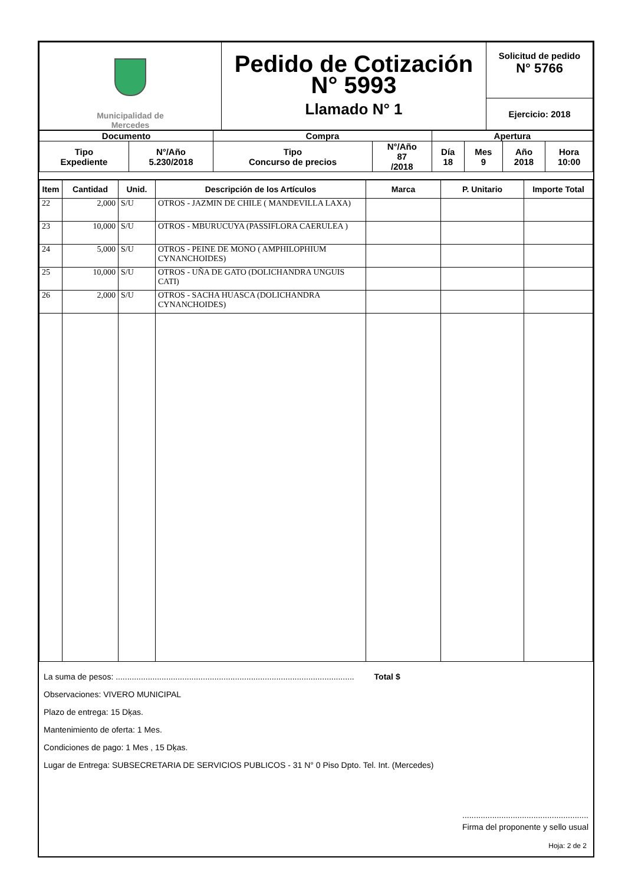| Municipalidad de Mercedes | Pedido de Cotización N° 5993 Llamado N° 1 | Solicitud de pedido N° 5766 Ejercicio: 2018 |
| Documento | | Compra | | Apertura | | | |
| Tipo Expediente | N°/Año 5.230/2018 | Tipo Concurso de precios | N°/Año 87 /2018 | Día 18 | Mes 9 | Año 2018 | Hora 10:00 |
| Item | Cantidad | Unid. | Descripción de los Artículos | Marca | P. Unitario | Importe Total |
| --- | --- | --- | --- | --- | --- | --- |
| 22 | 2,000 | S/U | OTROS - JAZMIN DE CHILE ( MANDEVILLA LAXA) | | | |
| 23 | 10,000 | S/U | OTROS - MBURUCUYA (PASSIFLORA CAERULEA ) | | | |
| 24 | 5,000 | S/U | OTROS - PEINE DE MONO ( AMPHILOPHIUM CYNANCHOIDES) | | | |
| 25 | 10,000 | S/U | OTROS - UÑA DE GATO (DOLICHANDRA UNGUIS CATI) | | | |
| 26 | 2,000 | S/U | OTROS - SACHA HUASCA (DOLICHANDRA CYNANCHOIDES) | | | |
La suma de pesos: ........................................................................................................ Total $
Observaciones: VIVERO MUNICIPAL
Plazo de entrega: 15 Dķas.
Mantenimiento de oferta: 1 Mes.
Condiciones de pago: 1 Mes , 15 Dķas.
Lugar de Entrega: SUBSECRETARIA DE SERVICIOS PUBLICOS - 31 N° 0 Piso Dpto. Tel. Int. (Mercedes)
.......................................................
Firma del proponente y sello usual
Hoja: 2 de 2